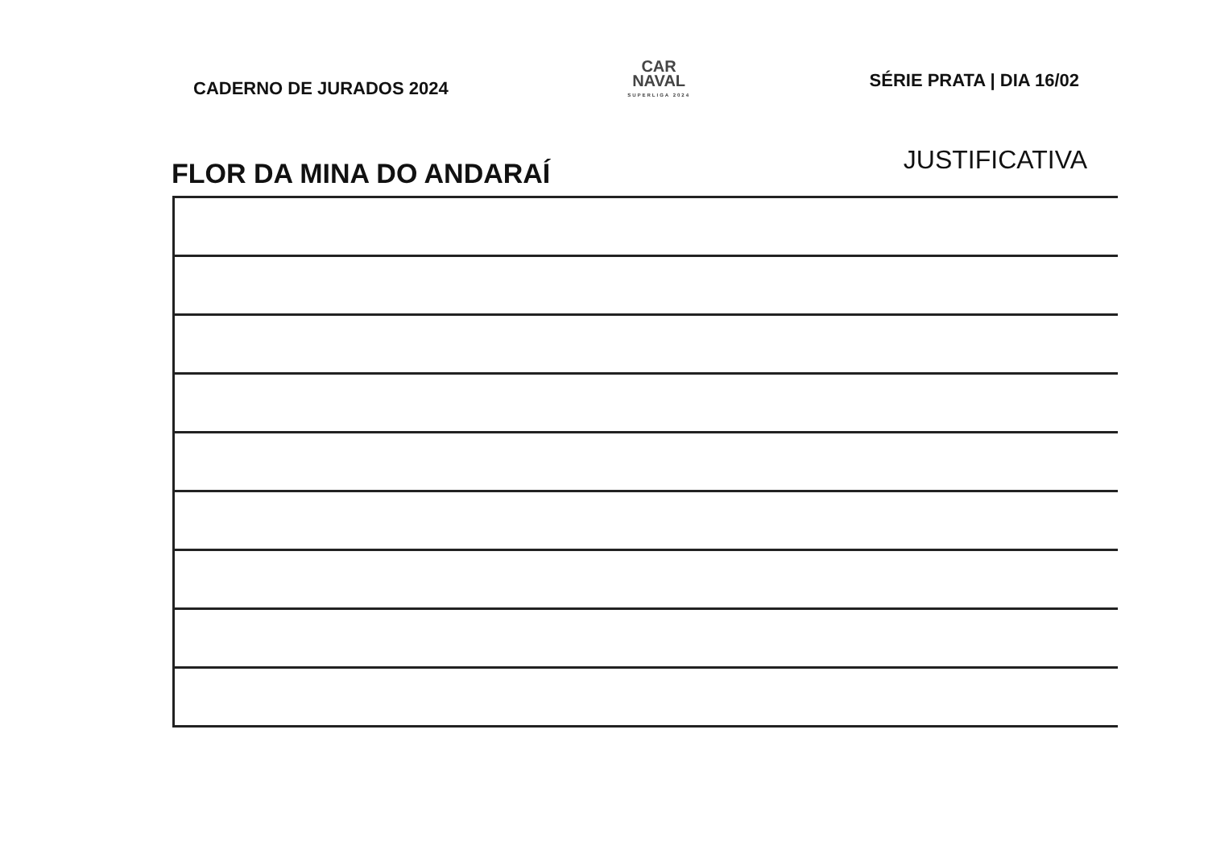CADERNO DE JURADOS 2024
CAR
NAVAL
SUPERLIGA 2024
SÉRIE PRATA | DIA 16/02
FLOR DA MINA DO ANDARAÍ
JUSTIFICATIVA